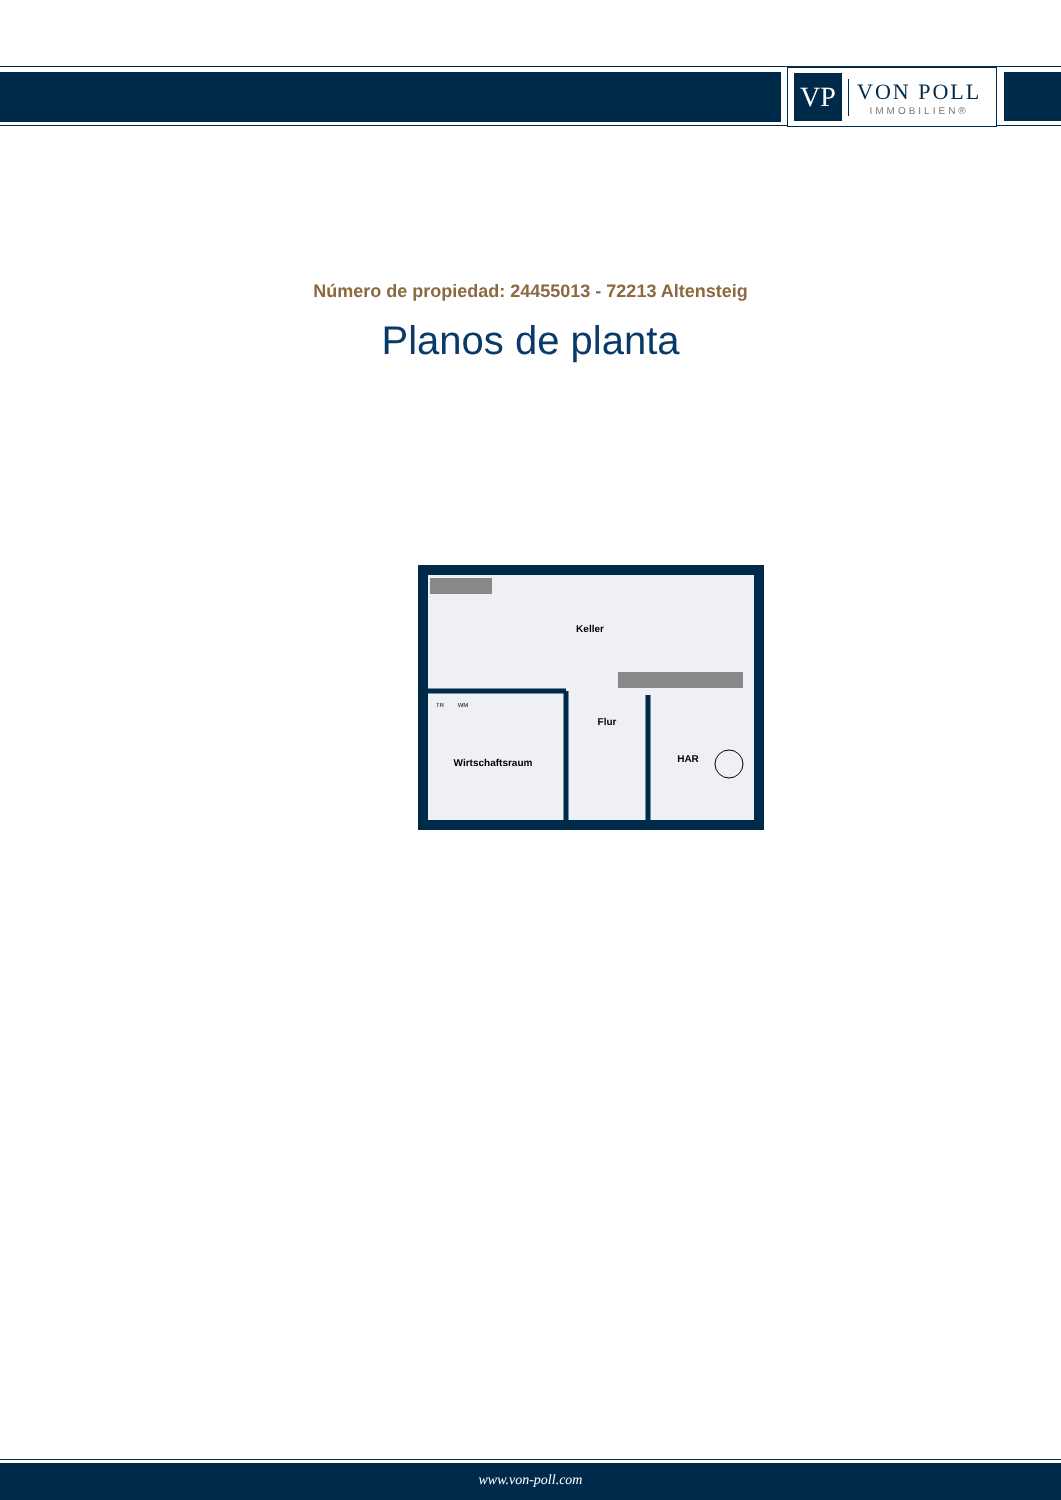VP
VON POLL
IMMOBILIEN®
Número de propiedad: 24455013 - 72213 Altensteig
Planos de planta
Keller
Flur
Wirtschaftsraum
HAR
TR
WM
www.von-poll.com